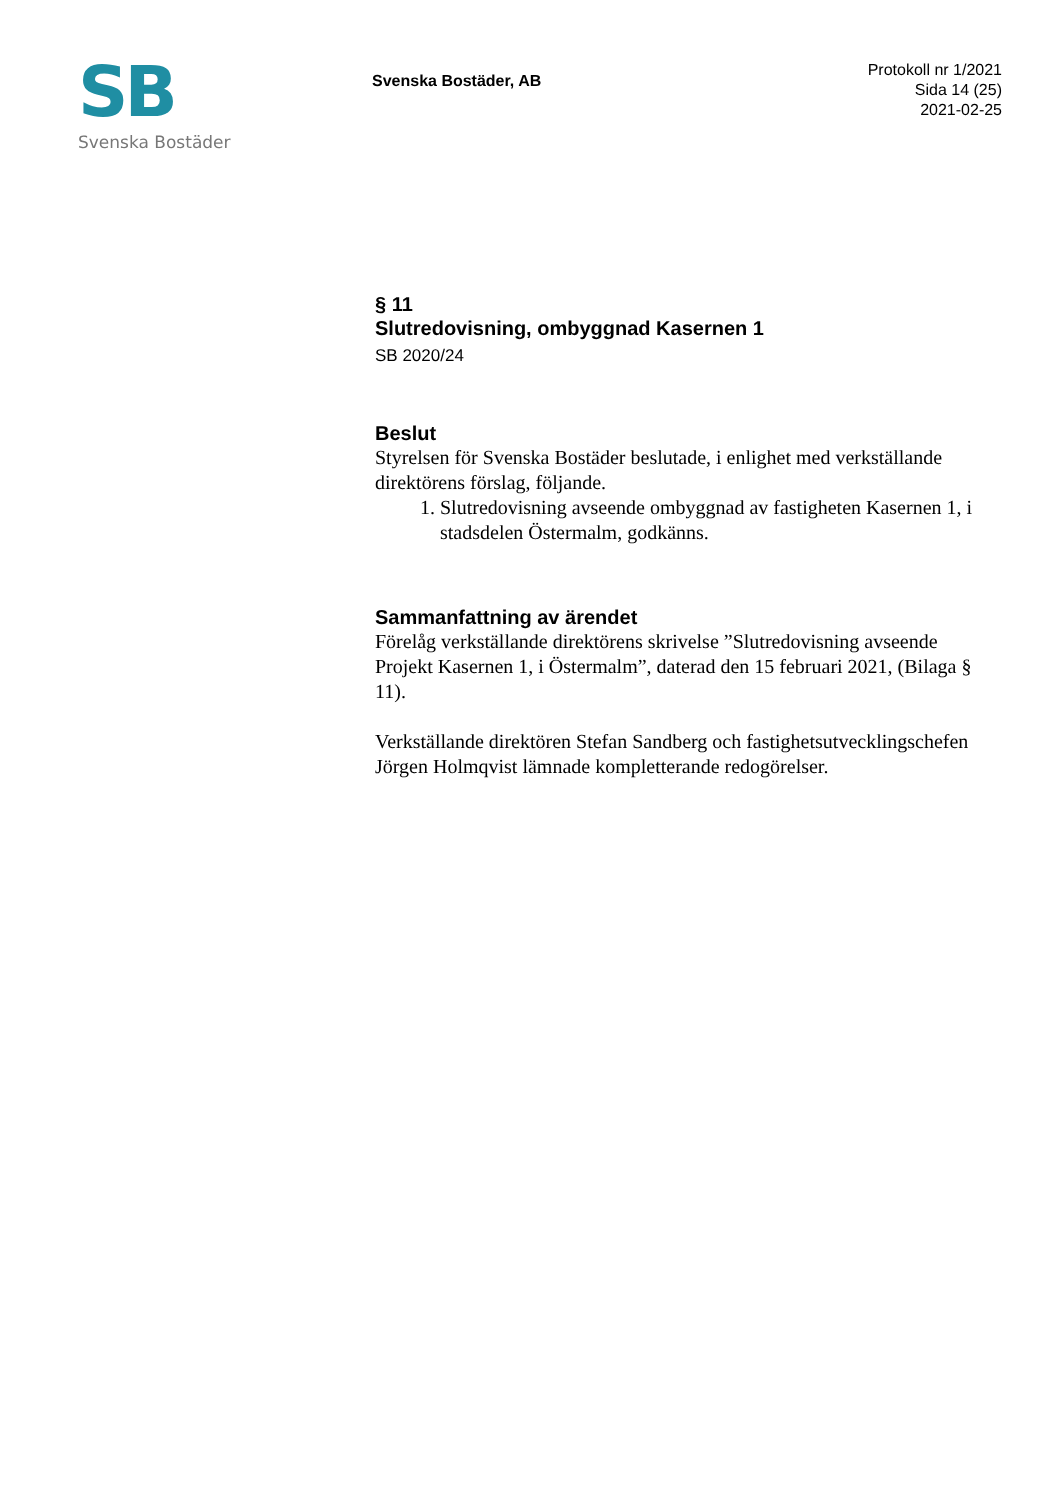SB
Svenska Bostäder
Svenska Bostäder, AB
Protokoll nr 1/2021
Sida 14 (25)
2021-02-25
§ 11
Slutredovisning, ombyggnad Kasernen 1
SB 2020/24
Beslut
Styrelsen för Svenska Bostäder beslutade, i enlighet med verkställande direktörens förslag, följande.
1. Slutredovisning avseende ombyggnad av fastigheten Kasernen 1, i stadsdelen Östermalm, godkänns.
Sammanfattning av ärendet
Förelåg verkställande direktörens skrivelse ”Slutredovisning avseende Projekt Kasernen 1, i Östermalm”, daterad den 15 februari 2021, (Bilaga § 11).
Verkställande direktören Stefan Sandberg och fastighetsutvecklingschefen Jörgen Holmqvist lämnade kompletterande redogörelser.